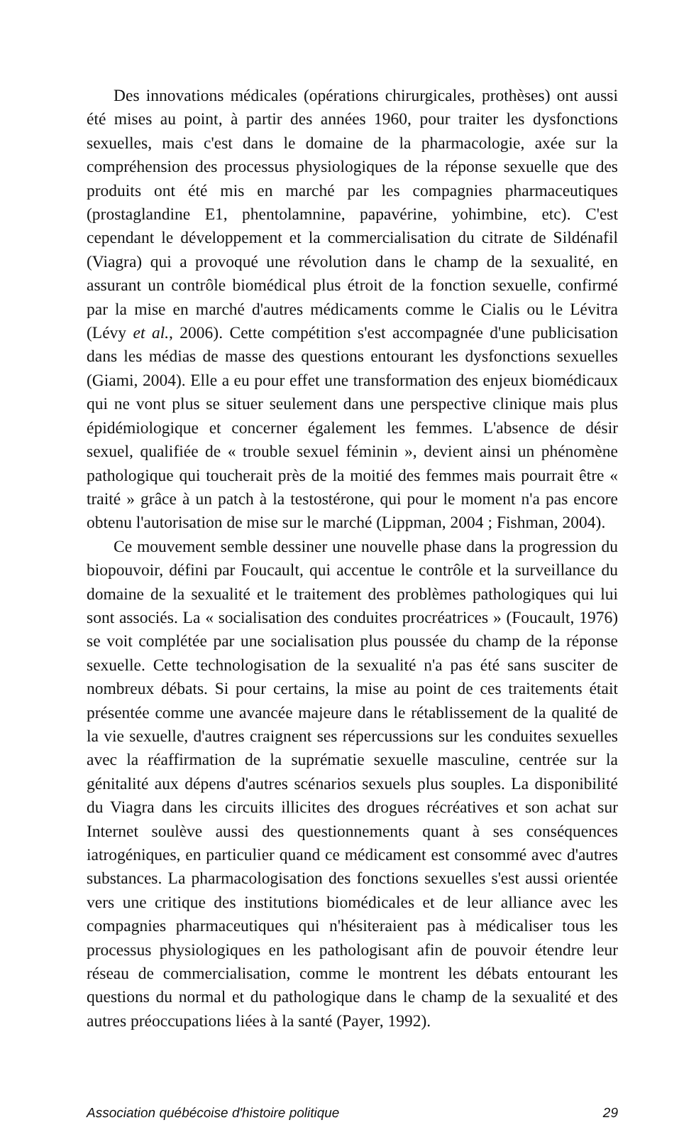Des innovations médicales (opérations chirurgicales, prothèses) ont aussi été mises au point, à partir des années 1960, pour traiter les dysfonctions sexuelles, mais c'est dans le domaine de la pharmacologie, axée sur la compréhension des processus physiologiques de la réponse sexuelle que des produits ont été mis en marché par les compagnies pharmaceutiques (prostaglandine E1, phentolamnine, papavérine, yohimbine, etc). C'est cependant le développement et la commercialisation du citrate de Sildénafil (Viagra) qui a provoqué une révolution dans le champ de la sexualité, en assurant un contrôle biomédical plus étroit de la fonction sexuelle, confirmé par la mise en marché d'autres médicaments comme le Cialis ou le Lévitra (Lévy et al., 2006). Cette compétition s'est accompagnée d'une publicisation dans les médias de masse des questions entourant les dysfonctions sexuelles (Giami, 2004). Elle a eu pour effet une transformation des enjeux biomédicaux qui ne vont plus se situer seulement dans une perspective clinique mais plus épidémiologique et concerner également les femmes. L'absence de désir sexuel, qualifiée de « trouble sexuel féminin », devient ainsi un phénomène pathologique qui toucherait près de la moitié des femmes mais pourrait être « traité » grâce à un patch à la testostérone, qui pour le moment n'a pas encore obtenu l'autorisation de mise sur le marché (Lippman, 2004 ; Fishman, 2004).
Ce mouvement semble dessiner une nouvelle phase dans la progression du biopouvoir, défini par Foucault, qui accentue le contrôle et la surveillance du domaine de la sexualité et le traitement des problèmes pathologiques qui lui sont associés. La « socialisation des conduites procréatrices » (Foucault, 1976) se voit complétée par une socialisation plus poussée du champ de la réponse sexuelle. Cette technologisation de la sexualité n'a pas été sans susciter de nombreux débats. Si pour certains, la mise au point de ces traitements était présentée comme une avancée majeure dans le rétablissement de la qualité de la vie sexuelle, d'autres craignent ses répercussions sur les conduites sexuelles avec la réaffirmation de la suprématie sexuelle masculine, centrée sur la génitalité aux dépens d'autres scénarios sexuels plus souples. La disponibilité du Viagra dans les circuits illicites des drogues récréatives et son achat sur Internet soulève aussi des questionnements quant à ses conséquences iatrogéniques, en particulier quand ce médicament est consommé avec d'autres substances. La pharmacologisation des fonctions sexuelles s'est aussi orientée vers une critique des institutions biomédicales et de leur alliance avec les compagnies pharmaceutiques qui n'hésiteraient pas à médicaliser tous les processus physiologiques en les pathologisant afin de pouvoir étendre leur réseau de commercialisation, comme le montrent les débats entourant les questions du normal et du pathologique dans le champ de la sexualité et des autres préoccupations liées à la santé (Payer, 1992).
Association québécoise d'histoire politique 29